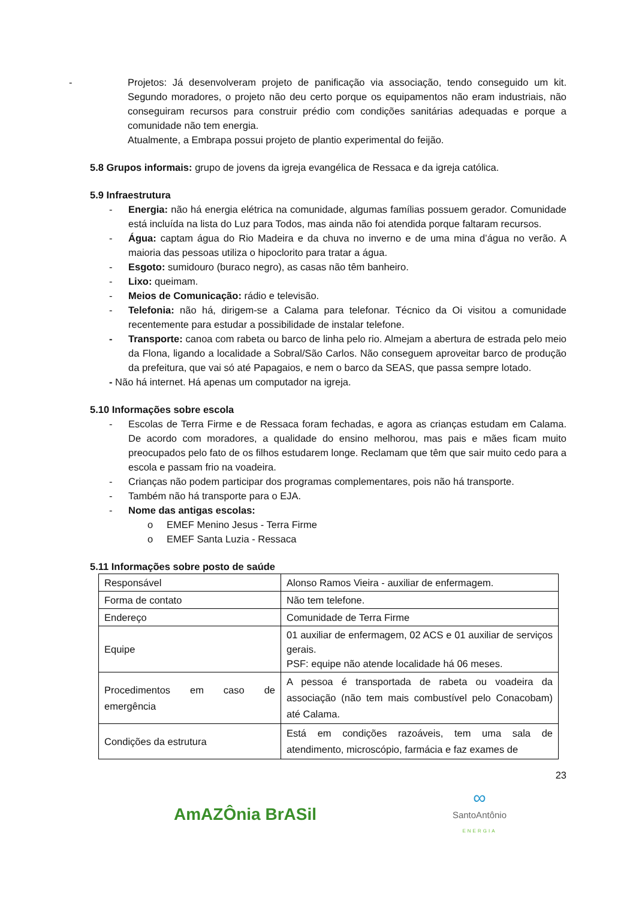- Projetos: Já desenvolveram projeto de panificação via associação, tendo conseguido um kit. Segundo moradores, o projeto não deu certo porque os equipamentos não eram industriais, não conseguiram recursos para construir prédio com condições sanitárias adequadas e porque a comunidade não tem energia.
Atualmente, a Embrapa possui projeto de plantio experimental do feijão.
5.8 Grupos informais: grupo de jovens da igreja evangélica de Ressaca e da igreja católica.
5.9 Infraestrutura
- Energia: não há energia elétrica na comunidade, algumas famílias possuem gerador. Comunidade está incluída na lista do Luz para Todos, mas ainda não foi atendida porque faltaram recursos.
- Água: captam água do Rio Madeira e da chuva no inverno e de uma mina d’água no verão. A maioria das pessoas utiliza o hipoclorito para tratar a água.
- Esgoto: sumidouro (buraco negro), as casas não têm banheiro.
- Lixo: queimam.
- Meios de Comunicação: rádio e televisão.
- Telefonia: não há, dirigem-se a Calama para telefonar. Técnico da Oi visitou a comunidade recentemente para estudar a possibilidade de instalar telefone.
- Transporte: canoa com rabeta ou barco de linha pelo rio. Almejam a abertura de estrada pelo meio da Flona, ligando a localidade a Sobral/São Carlos. Não conseguem aproveitar barco de produção da prefeitura, que vai só até Papagaios, e nem o barco da SEAS, que passa sempre lotado.
- Não há internet. Há apenas um computador na igreja.
5.10 Informações sobre escola
- Escolas de Terra Firme e de Ressaca foram fechadas, e agora as crianças estudam em Calama. De acordo com moradores, a qualidade do ensino melhorou, mas pais e mães ficam muito preocupados pelo fato de os filhos estudarem longe. Reclamam que têm que sair muito cedo para a escola e passam frio na voadeira.
- Crianças não podem participar dos programas complementares, pois não há transporte.
- Também não há transporte para o EJA.
- Nome das antigas escolas:
o EMEF Menino Jesus - Terra Firme
o EMEF Santa Luzia - Ressaca
5.11 Informações sobre posto de saúde
| Responsável | Alonso Ramos Vieira - auxiliar de enfermagem. |
| Forma de contato | Não tem telefone. |
| Endereço | Comunidade de Terra Firme |
| Equipe | 01 auxiliar de enfermagem, 02 ACS e 01 auxiliar de serviços gerais. PSF: equipe não atende localidade há 06 meses. |
| Procedimentos em caso de emergência | A pessoa é transportada de rabeta ou voadeira da associação (não tem mais combustível pelo Conacobam) até Calama. |
| Condições da estrutura | Está em condições razoáveis, tem uma sala de atendimento, microscópio, farmácia e faz exames de |
23
AmAZÔnia BrASil
∞
SantoAntônio
ENERGIA